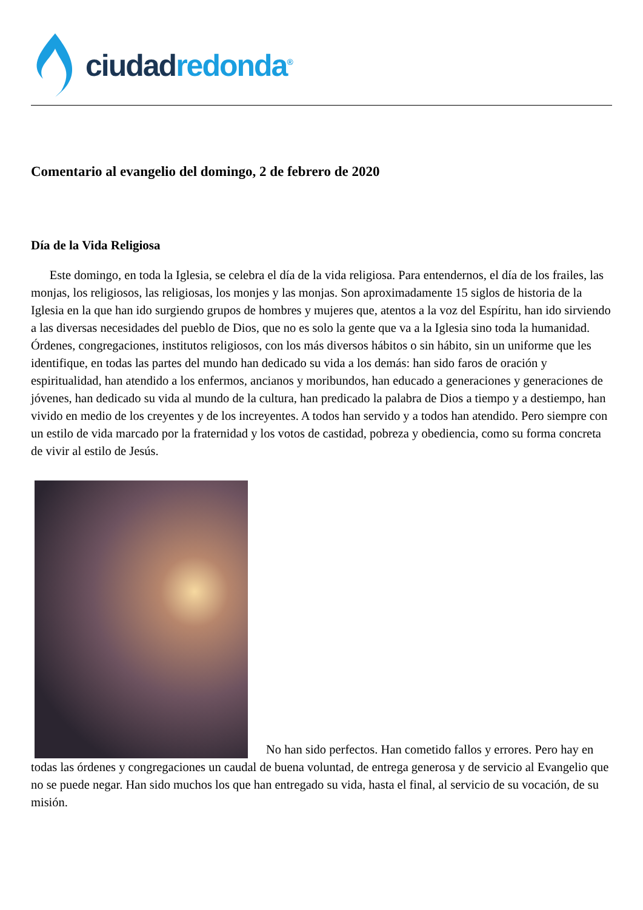ciudad redonda<sup>®</sup>
Comentario al evangelio del domingo, 2 de febrero de 2020
Día de la Vida Religiosa
Este domingo, en toda la Iglesia, se celebra el día de la vida religiosa. Para entendernos, el día de los frailes, las monjas, los religiosos, las religiosas, los monjes y las monjas. Son aproximadamente 15 siglos de historia de la Iglesia en la que han ido surgiendo grupos de hombres y mujeres que, atentos a la voz del Espíritu, han ido sirviendo a las diversas necesidades del pueblo de Dios, que no es solo la gente que va a la Iglesia sino toda la humanidad. Órdenes, congregaciones, institutos religiosos, con los más diversos hábitos o sin hábito, sin un uniforme que les identifique, en todas las partes del mundo han dedicado su vida a los demás: han sido faros de oración y espiritualidad, han atendido a los enfermos, ancianos y moribundos, han educado a generaciones y generaciones de jóvenes, han dedicado su vida al mundo de la cultura, han predicado la palabra de Dios a tiempo y a destiempo, han vivido en medio de los creyentes y de los increyentes. A todos han servido y a todos han atendido. Pero siempre con un estilo de vida marcado por la fraternidad y los votos de castidad, pobreza y obediencia, como su forma concreta de vivir al estilo de Jesús.
No han sido perfectos. Han cometido fallos y errores. Pero hay en todas las órdenes y congregaciones un caudal de buena voluntad, de entrega generosa y de servicio al Evangelio que no se puede negar. Han sido muchos los que han entregado su vida, hasta el final, al servicio de su vocación, de su misión.